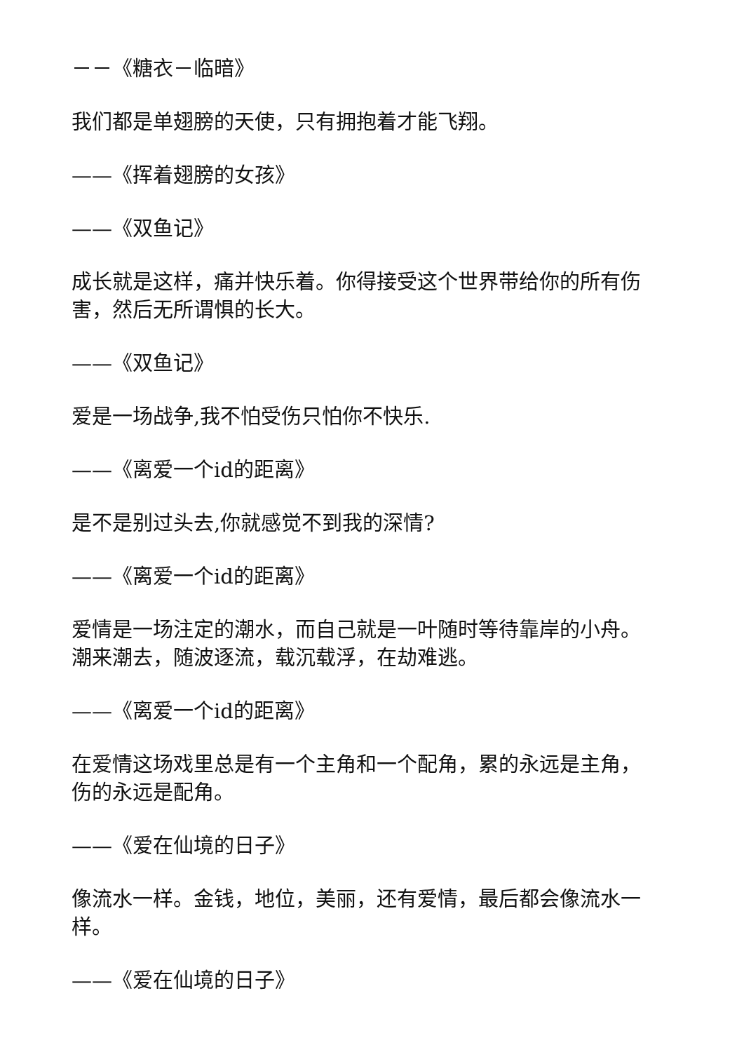－－《糖衣－临暗》
我们都是单翅膀的天使，只有拥抱着才能飞翔。
——《挥着翅膀的女孩》
——《双鱼记》
成长就是这样，痛并快乐着。你得接受这个世界带给你的所有伤害，然后无所谓惧的长大。
——《双鱼记》
爱是一场战争,我不怕受伤只怕你不快乐.
——《离爱一个id的距离》
是不是别过头去,你就感觉不到我的深情?
——《离爱一个id的距离》
爱情是一场注定的潮水，而自己就是一叶随时等待靠岸的小舟。潮来潮去，随波逐流，载沉载浮，在劫难逃。
——《离爱一个id的距离》
在爱情这场戏里总是有一个主角和一个配角，累的永远是主角，伤的永远是配角。
——《爱在仙境的日子》
像流水一样。金钱，地位，美丽，还有爱情，最后都会像流水一样。
——《爱在仙境的日子》